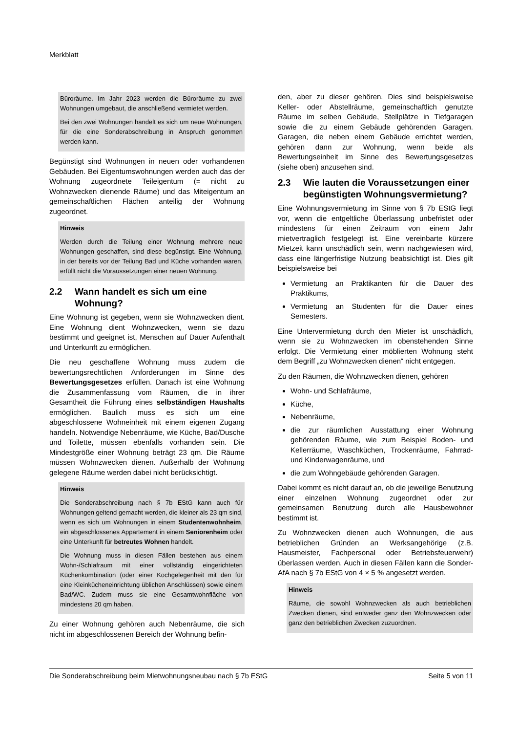Merkblatt
Büroräume. Im Jahr 2023 werden die Büroräume zu zwei Wohnungen umgebaut, die anschließend vermietet werden.
Bei den zwei Wohnungen handelt es sich um neue Wohnungen, für die eine Sonderabschreibung in Anspruch genommen werden kann.
Begünstigt sind Wohnungen in neuen oder vorhandenen Gebäuden. Bei Eigentumswohnungen werden auch das der Wohnung zugeordnete Teileigentum (= nicht zu Wohnzwecken dienende Räume) und das Miteigentum an gemeinschaftlichen Flächen anteilig der Wohnung zugeordnet.
Hinweis
Werden durch die Teilung einer Wohnung mehrere neue Wohnungen geschaffen, sind diese begünstigt. Eine Wohnung, in der bereits vor der Teilung Bad und Küche vorhanden waren, erfüllt nicht die Voraussetzungen einer neuen Wohnung.
2.2 Wann handelt es sich um eine Wohnung?
Eine Wohnung ist gegeben, wenn sie Wohnzwecken dient. Eine Wohnung dient Wohnzwecken, wenn sie dazu bestimmt und geeignet ist, Menschen auf Dauer Aufenthalt und Unterkunft zu ermöglichen.
Die neu geschaffene Wohnung muss zudem die bewertungsrechtlichen Anforderungen im Sinne des Bewertungsgesetzes erfüllen. Danach ist eine Wohnung die Zusammenfassung vom Räumen, die in ihrer Gesamtheit die Führung eines selbständigen Haushalts ermöglichen. Baulich muss es sich um eine abgeschlossene Wohneinheit mit einem eigenen Zugang handeln. Notwendige Nebenräume, wie Küche, Bad/Dusche und Toilette, müssen ebenfalls vorhanden sein. Die Mindestgröße einer Wohnung beträgt 23 qm. Die Räume müssen Wohnzwecken dienen. Außerhalb der Wohnung gelegene Räume werden dabei nicht berücksichtigt.
Hinweis
Die Sonderabschreibung nach § 7b EStG kann auch für Wohnungen geltend gemacht werden, die kleiner als 23 qm sind, wenn es sich um Wohnungen in einem Studentenwohnheim, ein abgeschlossenes Appartement in einem Seniorenheim oder eine Unterkunft für betreutes Wohnen handelt.
Die Wohnung muss in diesen Fällen bestehen aus einem Wohn-/Schlafraum mit einer vollständig eingerichteten Küchenkombination (oder einer Kochgelegenheit mit den für eine Kleinkücheneinrichtung üblichen Anschlüssen) sowie einem Bad/WC. Zudem muss sie eine Gesamtwohnfläche von mindestens 20 qm haben.
Zu einer Wohnung gehören auch Nebenräume, die sich nicht im abgeschlossenen Bereich der Wohnung befin-
den, aber zu dieser gehören. Dies sind beispielsweise Keller- oder Abstellräume, gemeinschaftlich genutzte Räume im selben Gebäude, Stellplätze in Tiefgaragen sowie die zu einem Gebäude gehörenden Garagen. Garagen, die neben einem Gebäude errichtet werden, gehören dann zur Wohnung, wenn beide als Bewertungseinheit im Sinne des Bewertungsgesetzes (siehe oben) anzusehen sind.
2.3 Wie lauten die Voraussetzungen einer begünstigten Wohnungsvermietung?
Eine Wohnungsvermietung im Sinne von § 7b EStG liegt vor, wenn die entgeltliche Überlassung unbefristet oder mindestens für einen Zeitraum von einem Jahr mietvertraglich festgelegt ist. Eine vereinbarte kürzere Mietzeit kann unschädlich sein, wenn nachgewiesen wird, dass eine längerfristige Nutzung beabsichtigt ist. Dies gilt beispielsweise bei
Vermietung an Praktikanten für die Dauer des Praktikums,
Vermietung an Studenten für die Dauer eines Semesters.
Eine Untervermietung durch den Mieter ist unschädlich, wenn sie zu Wohnzwecken im obenstehenden Sinne erfolgt. Die Vermietung einer möblierten Wohnung steht dem Begriff „zu Wohnzwecken dienen“ nicht entgegen.
Zu den Räumen, die Wohnzwecken dienen, gehören
Wohn- und Schlafräume,
Küche,
Nebenräume,
die zur räumlichen Ausstattung einer Wohnung gehörenden Räume, wie zum Beispiel Boden- und Kellerräume, Waschküchen, Trockenräume, Fahrrad- und Kinderwagenräume, und
die zum Wohngebäude gehörenden Garagen.
Dabei kommt es nicht darauf an, ob die jeweilige Benutzung einer einzelnen Wohnung zugeordnet oder zur gemeinsamen Benutzung durch alle Hausbewohner bestimmt ist.
Zu Wohnzwecken dienen auch Wohnungen, die aus betrieblichen Gründen an Werksangehörige (z.B. Hausmeister, Fachpersonal oder Betriebsfeuerwehr) überlassen werden. Auch in diesen Fällen kann die Sonder-AfA nach § 7b EStG von 4 × 5 % angesetzt werden.
Hinweis
Räume, die sowohl Wohnzwecken als auch betrieblichen Zwecken dienen, sind entweder ganz den Wohnzwecken oder ganz den betrieblichen Zwecken zuzuordnen.
Die Sonderabschreibung beim Mietwohnungsneubau nach § 7b EStG Seite 5 von 11